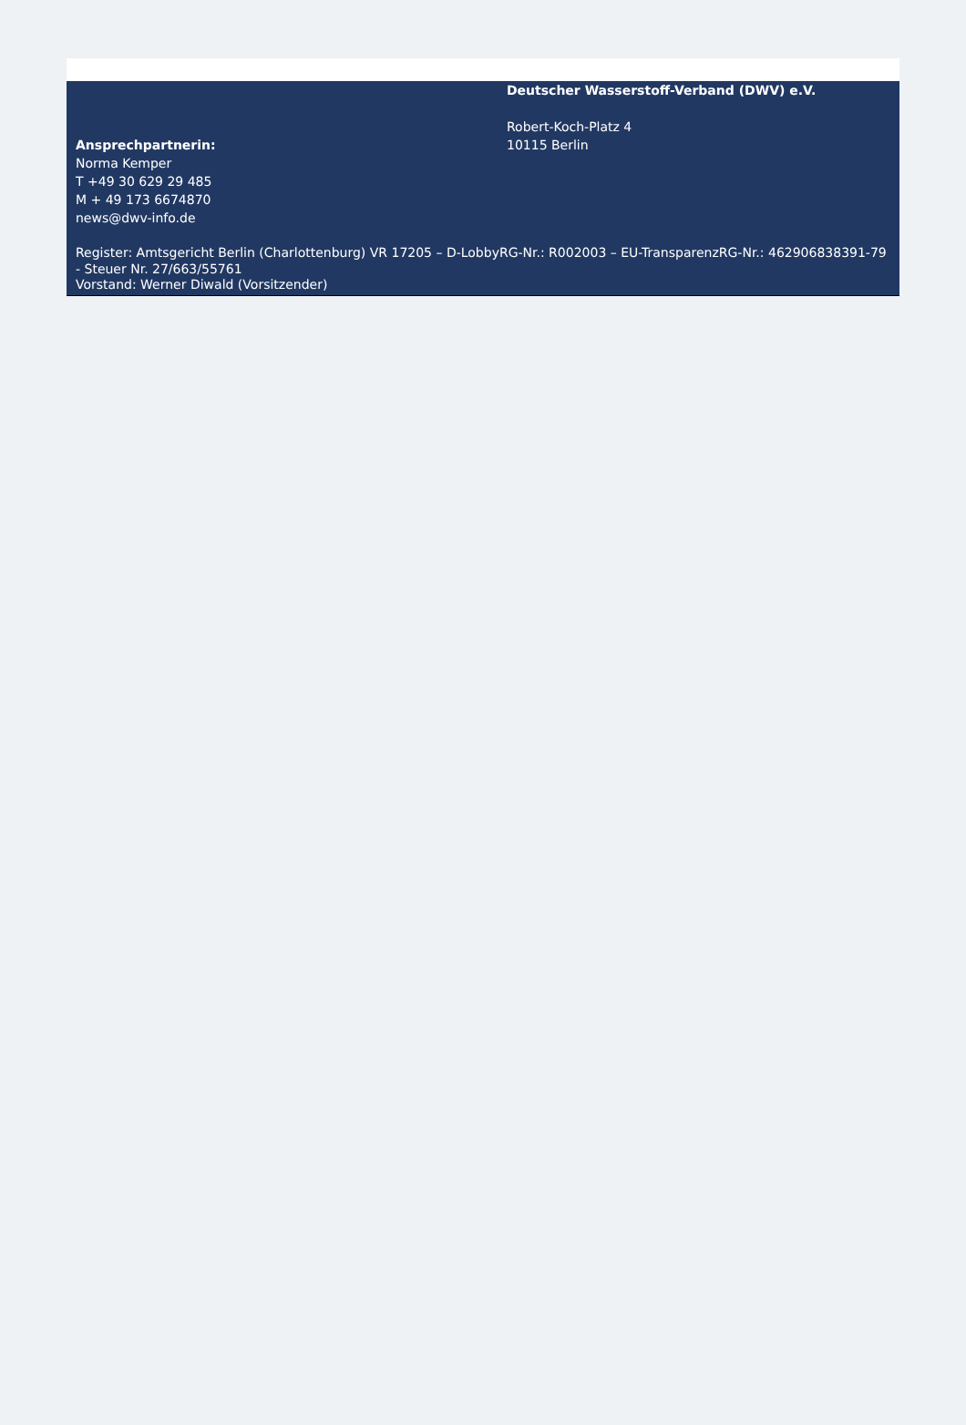Ansprechpartnerin:
Norma Kemper
T +49 30 629 29 485
M + 49 173 6674870
news@dwv-info.de
Deutscher Wasserstoff-Verband (DWV) e.V.
Robert-Koch-Platz 4
10115 Berlin
Register: Amtsgericht Berlin (Charlottenburg) VR 17205 – D-LobbyRG-Nr.: R002003 – EU-TransparenzRG-Nr.: 462906838391-79 - Steuer Nr. 27/663/55761
Vorstand: Werner Diwald (Vorsitzender)